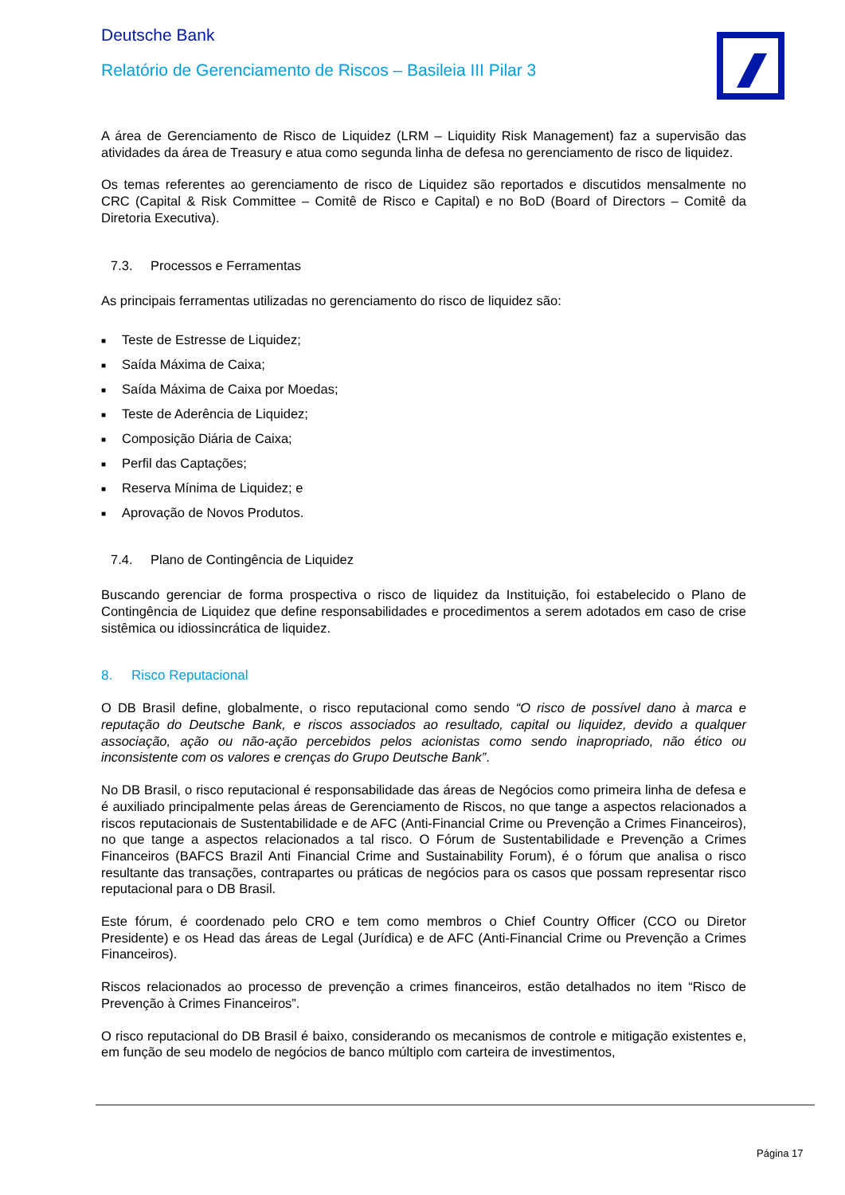Deutsche Bank
Relatório de Gerenciamento de Riscos – Basileia III Pilar 3
A área de Gerenciamento de Risco de Liquidez (LRM – Liquidity Risk Management) faz a supervisão das atividades da área de Treasury e atua como segunda linha de defesa no gerenciamento de risco de liquidez.
Os temas referentes ao gerenciamento de risco de Liquidez são reportados e discutidos mensalmente no CRC (Capital & Risk Committee – Comitê de Risco e Capital) e no BoD (Board of Directors – Comitê da Diretoria Executiva).
7.3. Processos e Ferramentas
As principais ferramentas utilizadas no gerenciamento do risco de liquidez são:
■ Teste de Estresse de Liquidez;
■ Saída Máxima de Caixa;
■ Saída Máxima de Caixa por Moedas;
■ Teste de Aderência de Liquidez;
■ Composição Diária de Caixa;
■ Perfil das Captações;
■ Reserva Mínima de Liquidez; e
■ Aprovação de Novos Produtos.
7.4. Plano de Contingência de Liquidez
Buscando gerenciar de forma prospectiva o risco de liquidez da Instituição, foi estabelecido o Plano de Contingência de Liquidez que define responsabilidades e procedimentos a serem adotados em caso de crise sistêmica ou idiossincrática de liquidez.
8. Risco Reputacional
O DB Brasil define, globalmente, o risco reputacional como sendo “O risco de possível dano à marca e reputação do Deutsche Bank, e riscos associados ao resultado, capital ou liquidez, devido a qualquer associação, ação ou não-ação percebidos pelos acionistas como sendo inapropriado, não ético ou inconsistente com os valores e crenças do Grupo Deutsche Bank”.
No DB Brasil, o risco reputacional é responsabilidade das áreas de Negócios como primeira linha de defesa e é auxiliado principalmente pelas áreas de Gerenciamento de Riscos, no que tange a aspectos relacionados a riscos reputacionais de Sustentabilidade e de AFC (Anti-Financial Crime ou Prevenção a Crimes Financeiros), no que tange a aspectos relacionados a tal risco. O Fórum de Sustentabilidade e Prevenção a Crimes Financeiros (BAFCS Brazil Anti Financial Crime and Sustainability Forum), é o fórum que analisa o risco resultante das transações, contrapartes ou práticas de negócios para os casos que possam representar risco reputacional para o DB Brasil.
Este fórum, é coordenado pelo CRO e tem como membros o Chief Country Officer (CCO ou Diretor Presidente) e os Head das áreas de Legal (Jurídica) e de AFC (Anti-Financial Crime ou Prevenção a Crimes Financeiros).
Riscos relacionados ao processo de prevenção a crimes financeiros, estão detalhados no item “Risco de Prevenção à Crimes Financeiros”.
O risco reputacional do DB Brasil é baixo, considerando os mecanismos de controle e mitigação existentes e, em função de seu modelo de negócios de banco múltiplo com carteira de investimentos,
Página 17